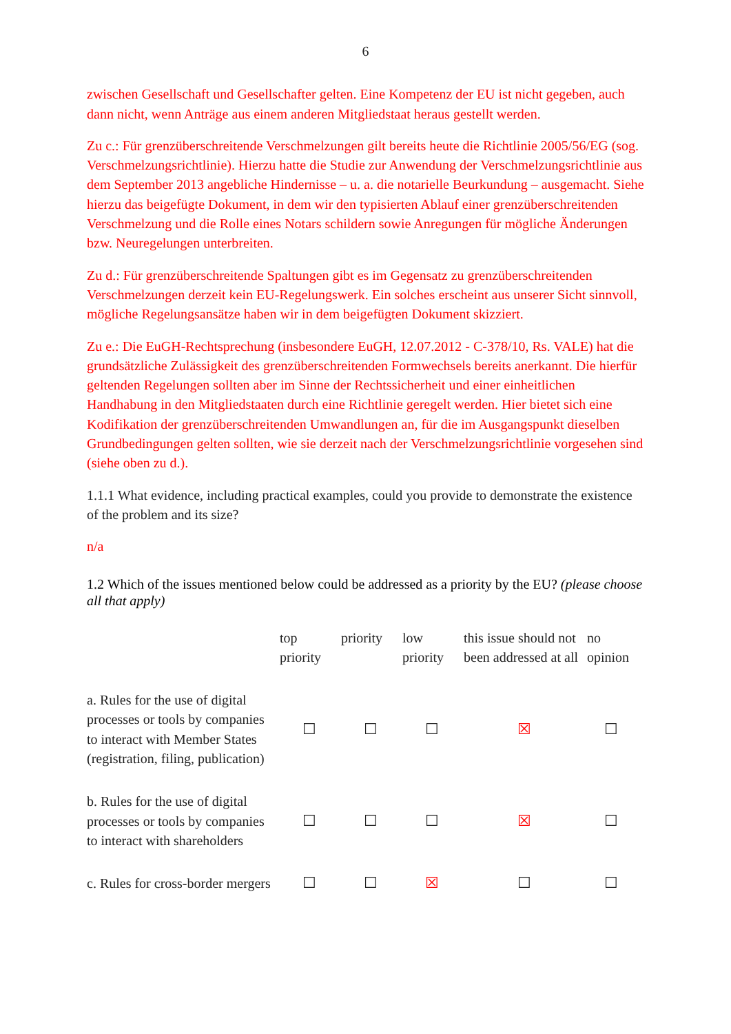6
zwischen Gesellschaft und Gesellschafter gelten. Eine Kompetenz der EU ist nicht gegeben, auch dann nicht, wenn Anträge aus einem anderen Mitgliedstaat heraus gestellt werden.
Zu c.: Für grenzüberschreitende Verschmelzungen gilt bereits heute die Richtlinie 2005/56/EG (sog. Verschmelzungsrichtlinie). Hierzu hatte die Studie zur Anwendung der Verschmelzungsrichtlinie aus dem September 2013 angebliche Hindernisse – u. a. die notarielle Beurkundung – ausgemacht. Siehe hierzu das beigefügte Dokument, in dem wir den typisierten Ablauf einer grenzüberschreitenden Verschmelzung und die Rolle eines Notars schildern sowie Anregungen für mögliche Änderungen bzw. Neuregelungen unterbreiten.
Zu d.: Für grenzüberschreitende Spaltungen gibt es im Gegensatz zu grenzüberschreitenden Verschmelzungen derzeit kein EU-Regelungswerk. Ein solches erscheint aus unserer Sicht sinnvoll, mögliche Regelungsansätze haben wir in dem beigefügten Dokument skizziert.
Zu e.: Die EuGH-Rechtsprechung (insbesondere EuGH, 12.07.2012 - C-378/10, Rs. VALE) hat die grundsätzliche Zulässigkeit des grenzüberschreitenden Formwechsels bereits anerkannt. Die hierfür geltenden Regelungen sollten aber im Sinne der Rechtssicherheit und einer einheitlichen Handhabung in den Mitgliedstaaten durch eine Richtlinie geregelt werden. Hier bietet sich eine Kodifikation der grenzüberschreitenden Umwandlungen an, für die im Ausgangspunkt dieselben Grundbedingungen gelten sollten, wie sie derzeit nach der Verschmelzungsrichtlinie vorgesehen sind (siehe oben zu d.).
1.1.1 What evidence, including practical examples, could you provide to demonstrate the existence of the problem and its size?
n/a
1.2 Which of the issues mentioned below could be addressed as a priority by the EU? (please choose all that apply)
| | top priority | priority | low priority | this issue should not been addressed at all | no opinion |
| --- | --- | --- | --- | --- | --- |
| a. Rules for the use of digital processes or tools by companies to interact with Member States (registration, filing, publication) | ☐ | ☐ | ☐ | ☒ | ☐ |
| b. Rules for the use of digital processes or tools by companies to interact with shareholders | ☐ | ☐ | ☐ | ☒ | ☐ |
| c. Rules for cross-border mergers | ☐ | ☐ | ☒ | ☐ | ☐ |